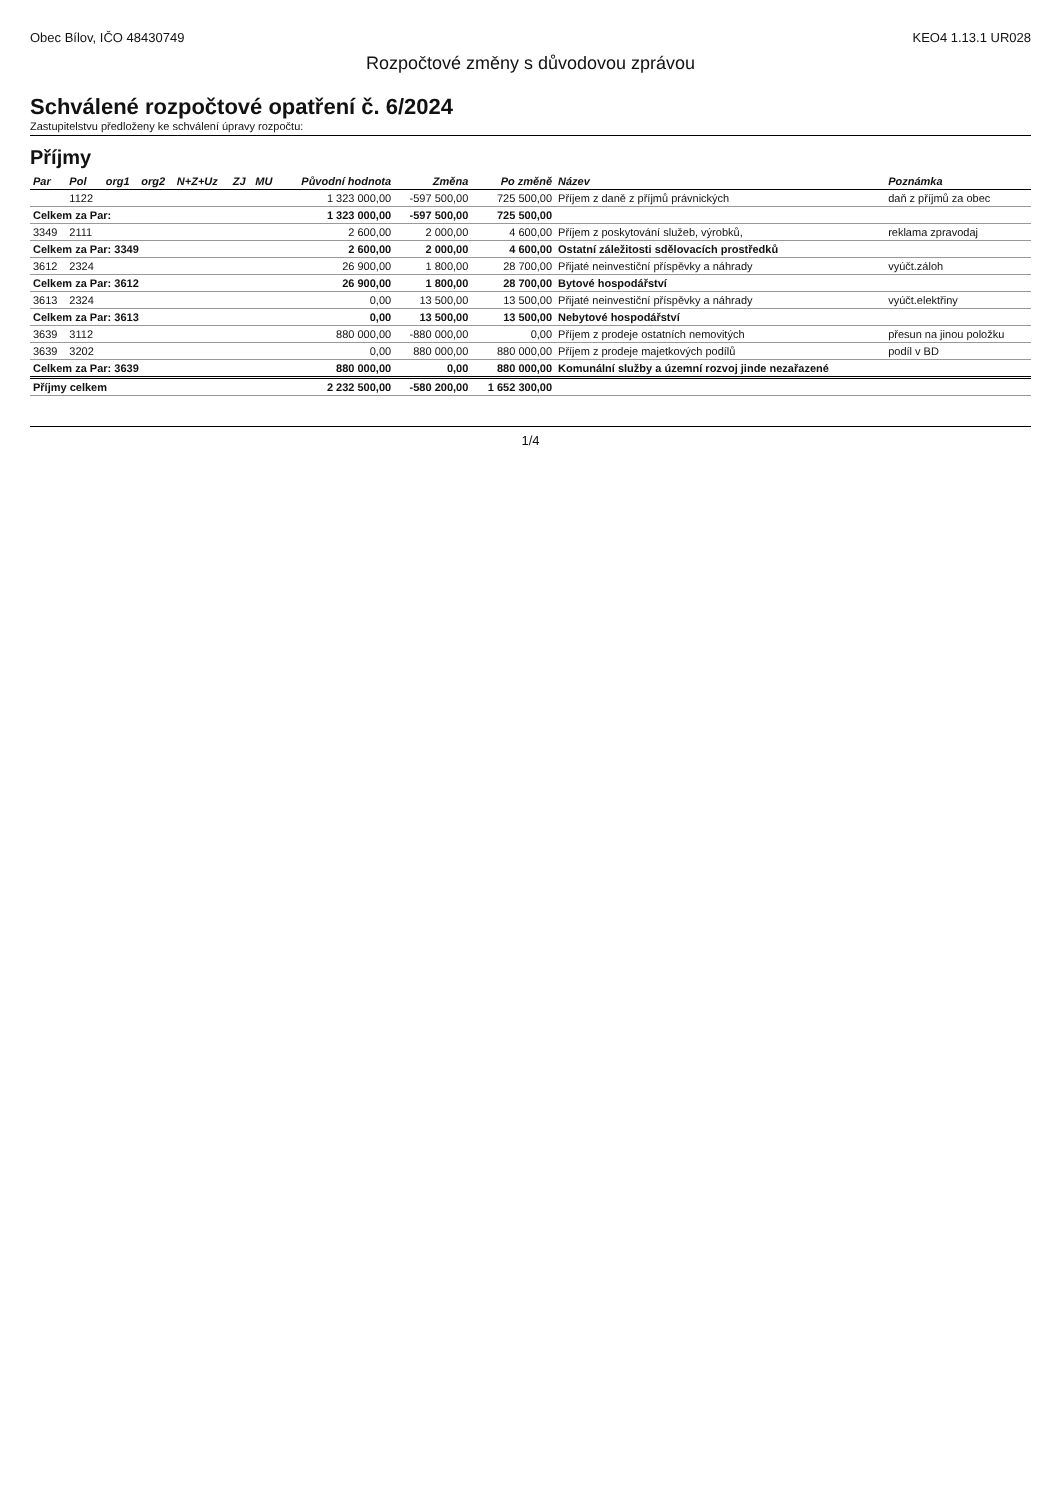Obec Bílov, IČO 48430749 KEO4 1.13.1 UR028
Rozpočtové změny s důvodovou zprávou
Schválené rozpočtové opatření č. 6/2024
Zastupitelstvu předloženy ke schválení úpravy rozpočtu:
Příjmy
| Par | Pol | org1 | org2 | N+Z+Uz | ZJ | MU | Původní hodnota | Změna | Po změně | Název | Poznámka |
| --- | --- | --- | --- | --- | --- | --- | --- | --- | --- | --- | --- |
| | 1122 | | | | | | 1 323 000,00 | -597 500,00 | 725 500,00 | Příjem z daně z příjmů právnických | daň z příjmů za obec |
| Celkem za Par: | | | | | | | 1 323 000,00 | -597 500,00 | 725 500,00 | | |
| 3349 | 2111 | | | | | | 2 600,00 | 2 000,00 | 4 600,00 | Příjem z poskytování služeb, výrobků, | reklama zpravodaj |
| Celkem za Par: 3349 | | | | | | | 2 600,00 | 2 000,00 | 4 600,00 | Ostatní záležitosti sdělovacích prostředků | |
| 3612 | 2324 | | | | | | 26 900,00 | 1 800,00 | 28 700,00 | Přijaté neinvestiční příspěvky a náhrady | vyúčt.záloh |
| Celkem za Par: 3612 | | | | | | | 26 900,00 | 1 800,00 | 28 700,00 | Bytové hospodářství | |
| 3613 | 2324 | | | | | | 0,00 | 13 500,00 | 13 500,00 | Přijaté neinvestiční příspěvky a náhrady | vyúčt.elektřiny |
| Celkem za Par: 3613 | | | | | | | 0,00 | 13 500,00 | 13 500,00 | Nebytové hospodářství | |
| 3639 | 3112 | | | | | | 880 000,00 | -880 000,00 | 0,00 | Příjem z prodeje ostatních nemovitých | přesun na jinou položku |
| 3639 | 3202 | | | | | | 0,00 | 880 000,00 | 880 000,00 | Příjem z prodeje majetkových podílů | podíl v BD |
| Celkem za Par: 3639 | | | | | | | 880 000,00 | 0,00 | 880 000,00 | Komunální služby a územní rozvoj jinde nezařazené | |
| Příjmy celkem | | | | | | | 2 232 500,00 | -580 200,00 | 1 652 300,00 | | |
1/4